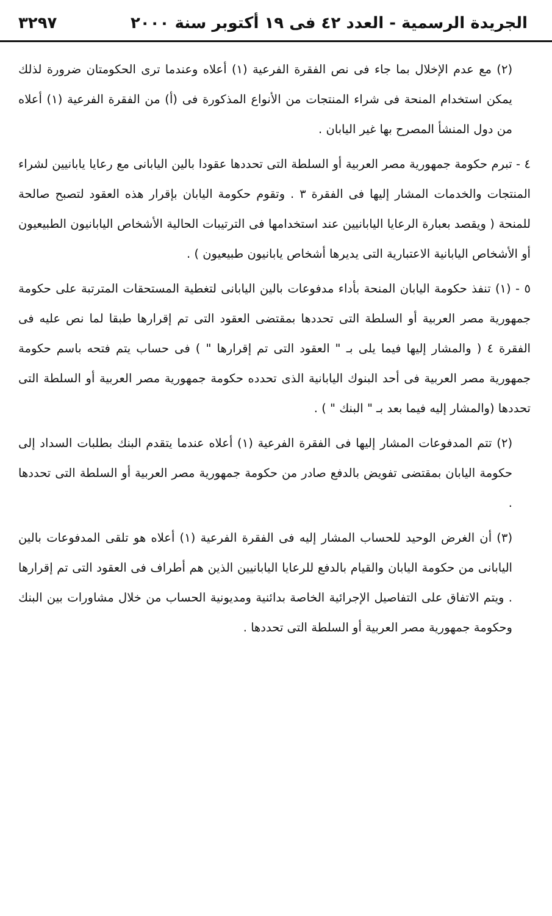الجريدة الرسمية - العدد ٤٢ فى ١٩ أكتوبر سنة ٢٠٠٠ ٣٢٩٧
(٢) مع عدم الإخلال بما جاء فى نص الفقرة الفرعية (١) أعلاه وعندما ترى الحكومتان ضرورة لذلك يمكن استخدام المنحة فى شراء المنتجات من الأنواع المذكورة فى (أ) من الفقرة الفرعية (١) أعلاه من دول المنشأ المصرح بها غير اليابان .
٤ - تبرم حكومة جمهورية مصر العربية أو السلطة التى تحددها عقودا بالين اليابانى مع رعايا يابانيين لشراء المنتجات والخدمات المشار إليها فى الفقرة ٣ . وتقوم حكومة اليابان بإقرار هذه العقود لتصبح صالحة للمنحة ( ويقصد بعبارة الرعايا اليابانيين عند استخدامها فى الترتيبات الحالية الأشخاص اليابانيون الطبيعيون أو الأشخاص اليابانية الاعتبارية التى يديرها أشخاص يابانيون طبيعيون ) .
٥ - (١) تنفذ حكومة اليابان المنحة بأداء مدفوعات بالين اليابانى لتغطية المستحقات المترتبة على حكومة جمهورية مصر العربية أو السلطة التى تحددها بمقتضى العقود التى تم إقرارها طبقا لما نص عليه فى الفقرة ٤ ( والمشار إليها فيما يلى بـ " العقود التى تم إقرارها " ) فى حساب يتم فتحه باسم حكومة جمهورية مصر العربية فى أحد البنوك اليابانية الذى تحدده حكومة جمهورية مصر العربية أو السلطة التى تحددها (والمشار إليه فيما بعد بـ " البنك " ) .
(٢) تتم المدفوعات المشار إليها فى الفقرة الفرعية (١) أعلاه عندما يتقدم البنك بطلبات السداد إلى حكومة اليابان بمقتضى تفويض بالدفع صادر من حكومة جمهورية مصر العربية أو السلطة التى تحددها .
(٣) أن الغرض الوحيد للحساب المشار إليه فى الفقرة الفرعية (١) أعلاه هو تلقى المدفوعات بالين اليابانى من حكومة اليابان والقيام بالدفع للرعايا اليابانيين الذين هم أطراف فى العقود التى تم إقرارها . ويتم الاتفاق على التفاصيل الإجرائية الخاصة بدائنية ومديونية الحساب من خلال مشاورات بين البنك وحكومة جمهورية مصر العربية أو السلطة التى تحددها .